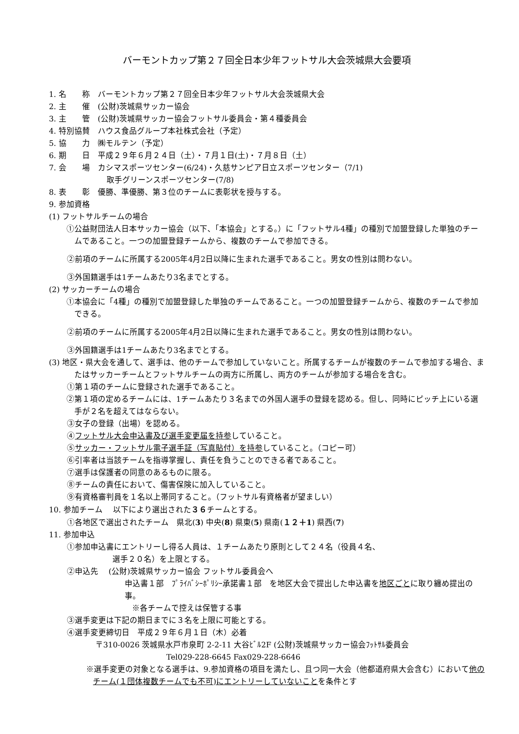バーモントカップ第２７回全日本少年フットサル大会茨城県大会要項
1. 名　　称　バーモントカップ第２７回全日本少年フットサル大会茨城県大会
2. 主　　催　(公財)茨城県サッカー協会
3. 主　　管　(公財)茨城県サッカー協会フットサル委員会・第４種委員会
4. 特別協賛　ハウス食品グループ本社株式会社（予定）
5. 協　　力　㈱モルテン（予定）
6. 期　　日　平成２９年６月２４日（土）・７月１日(土)・７月８日（土）
7. 会　　場　カシマスポーツセンター(6/24)・久慈サンピア日立スポーツセンター（7/1)
取手グリーンスポーツセンター(7/8)
8. 表　　彰　優勝、準優勝、第３位のチームに表彰状を授与する。
9. 参加資格
(1) フットサルチームの場合
①公益財団法人日本サッカー協会（以下、「本協会」とする。）に「フットサル4種」の種別で加盟登録した単独のチームであること。一つの加盟登録チームから、複数のチームで参加できる。
②前項のチームに所属する2005年4月2日以降に生まれた選手であること。男女の性別は問わない。
③外国籍選手は1チームあたり3名までとする。
(2) サッカーチームの場合
①本協会に「4種」の種別で加盟登録した単独のチームであること。一つの加盟登録チームから、複数のチームで参加できる。
②前項のチームに所属する2005年4月2日以降に生まれた選手であること。男女の性別は問わない。
③外国籍選手は1チームあたり3名までとする。
(3) 地区・県大会を通して、選手は、他のチームで参加していないこと。所属するチームが複数のチームで参加する場合、またはサッカーチームとフットサルチームの両方に所属し、両方のチームが参加する場合を含む。
①第１項のチームに登録された選手であること。
②第１項の定めるチームには、1チームあたり３名までの外国人選手の登録を認める。但し、同時にピッチ上にいる選手が２名を超えてはならない。
③女子の登録（出場）を認める。
④フットサル大会申込書及び選手変更届を持参していること。
⑤サッカー・フットサル電子選手証（写真貼付）を持参していること。（コピー可）
⑥引率者は当該チームを指導掌握し、責任を負うことのできる者であること。
⑦選手は保護者の同意のあるものに限る。
⑧チームの責任において、傷害保険に加入していること。
⑨有資格審判員を１名以上帯同すること。（フットサル有資格者が望ましい）
10. 参加チーム　 以下により選出された３６チームとする。
①各地区で選出されたチーム　県北(3) 中央(8) 県東(5) 県南(１２＋1) 県西(7)
11. 参加申込
①参加申込書にエントリーし得る人員は、１チームあたり原則として２４名（役員４名、
選手２０名）を上限とする。
②申込先　 (公財)茨城県サッカー協会 フットサル委員会へ
申込書１部　ﾌﾟﾗｲﾊﾞｼｰﾎﾟﾘｼｰ承諾書１部　を地区大会で提出した申込書を地区ごとに取り纏め提出の事。
※各チームで控えは保管する事
③選手変更は下記の期日までに３名を上限に可能とする。
④選手変更締切日　平成２９年６月１日（木）必着
〒310-0026 茨城県水戸市泉町 2-2-11 大谷ﾋﾞﾙ2F (公財)茨城県サッカー協会ﾌｯﾄｻﾙ委員会
Tel029-228-6645 Fax029-228-6646
※選手変更の対象となる選手は、9.参加資格の項目を満たし、且つ同一大会（他都道府県大会含む）において他のチーム(１団体複数チームでも不可)にエントリーしていないことを条件とす